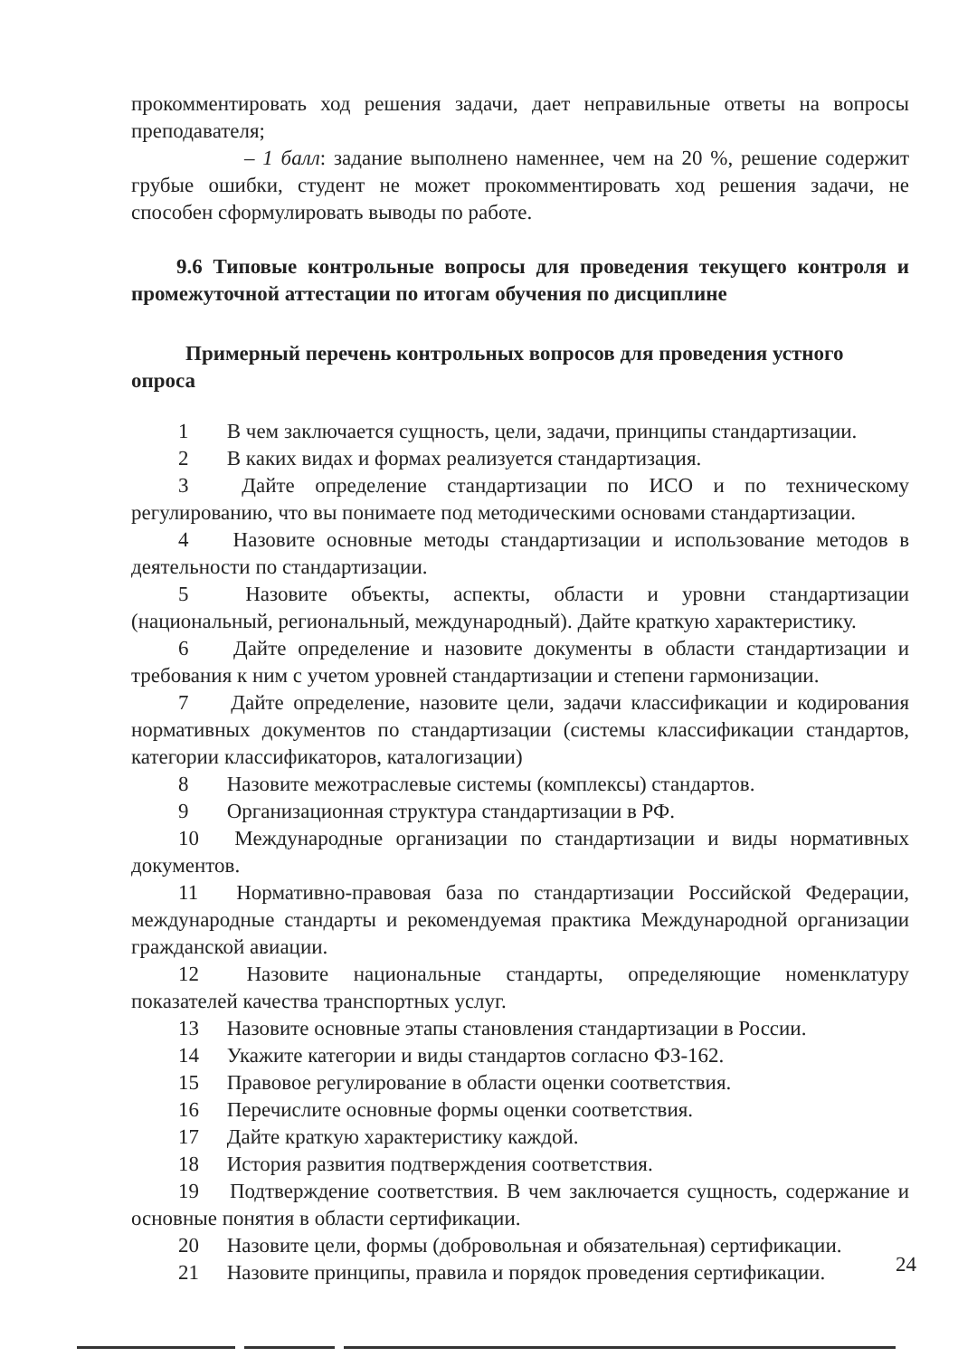прокомментировать ход решения задачи, дает неправильные ответы на вопросы преподавателя;
– 1 балл: задание выполнено наменнее, чем на 20 %, решение содержит грубые ошибки, студент не может прокомментировать ход решения задачи, не способен сформулировать выводы по работе.
9.6 Типовые контрольные вопросы для проведения текущего контроля и промежуточной аттестации по итогам обучения по дисциплине
Примерный перечень контрольных вопросов для проведения устного опроса
1 В чем заключается сущность, цели, задачи, принципы стандартизации.
2 В каких видах и формах реализуется стандартизация.
3 Дайте определение стандартизации по ИСО и по техническому регулированию, что вы понимаете под методическими основами стандартизации.
4 Назовите основные методы стандартизации и использование методов в деятельности по стандартизации.
5 Назовите объекты, аспекты, области и уровни стандартизации (национальный, региональный, международный). Дайте краткую характеристику.
6 Дайте определение и назовите документы в области стандартизации и требования к ним с учетом уровней стандартизации и степени гармонизации.
7 Дайте определение, назовите цели, задачи классификации и кодирования нормативных документов по стандартизации (системы классификации стандартов, категории классификаторов, каталогизации)
8 Назовите межотраслевые системы (комплексы) стандартов.
9 Организационная структура стандартизации в РФ.
10 Международные организации по стандартизации и виды нормативных документов.
11 Нормативно-правовая база по стандартизации Российской Федерации, международные стандарты и рекомендуемая практика Международной организации гражданской авиации.
12 Назовите национальные стандарты, определяющие номенклатуру показателей качества транспортных услуг.
13 Назовите основные этапы становления стандартизации в России.
14 Укажите категории и виды стандартов согласно ФЗ-162.
15 Правовое регулирование в области оценки соответствия.
16 Перечислите основные формы оценки соответствия.
17 Дайте краткую характеристику каждой.
18 История развития подтверждения соответствия.
19 Подтверждение соответствия. В чем заключается сущность, содержание и основные понятия в области сертификации.
20 Назовите цели, формы (добровольная и обязательная) сертификации.
21 Назовите принципы, правила и порядок проведения сертификации.
24